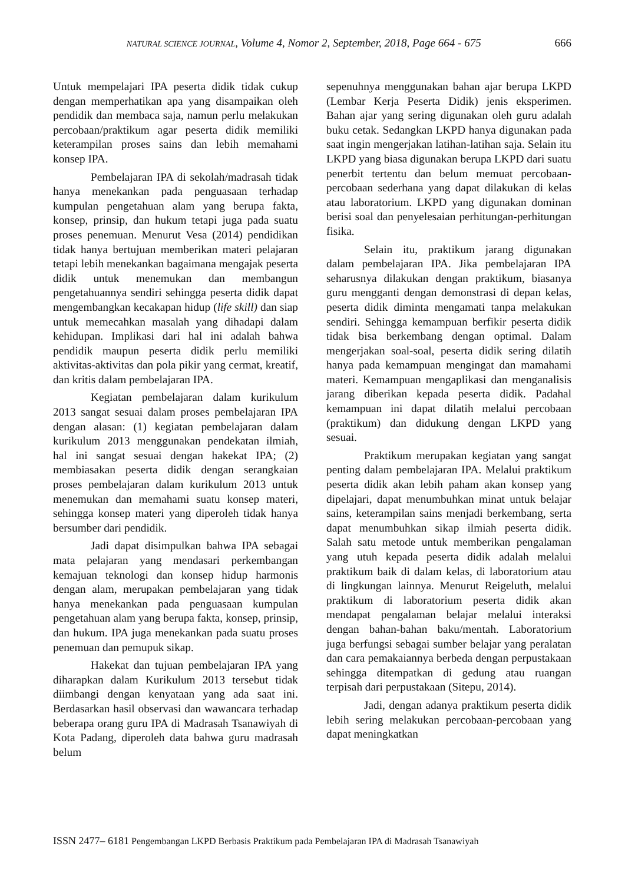NATURAL SCIENCE JOURNAL, Volume 4, Nomor 2, September, 2018, Page 664 - 675
666
Untuk mempelajari IPA peserta didik tidak cukup dengan memperhatikan apa yang disampaikan oleh pendidik dan membaca saja, namun perlu melakukan percobaan/praktikum agar peserta didik memiliki keterampilan proses sains dan lebih memahami konsep IPA.
Pembelajaran IPA di sekolah/madrasah tidak hanya menekankan pada penguasaan terhadap kumpulan pengetahuan alam yang berupa fakta, konsep, prinsip, dan hukum tetapi juga pada suatu proses penemuan. Menurut Vesa (2014) pendidikan tidak hanya bertujuan memberikan materi pelajaran tetapi lebih menekankan bagaimana mengajak peserta didik untuk menemukan dan membangun pengetahuannya sendiri sehingga peserta didik dapat mengembangkan kecakapan hidup (life skill) dan siap untuk memecahkan masalah yang dihadapi dalam kehidupan. Implikasi dari hal ini adalah bahwa pendidik maupun peserta didik perlu memiliki aktivitas-aktivitas dan pola pikir yang cermat, kreatif, dan kritis dalam pembelajaran IPA.
Kegiatan pembelajaran dalam kurikulum 2013 sangat sesuai dalam proses pembelajaran IPA dengan alasan: (1) kegiatan pembelajaran dalam kurikulum 2013 menggunakan pendekatan ilmiah, hal ini sangat sesuai dengan hakekat IPA; (2) membiasakan peserta didik dengan serangkaian proses pembelajaran dalam kurikulum 2013 untuk menemukan dan memahami suatu konsep materi, sehingga konsep materi yang diperoleh tidak hanya bersumber dari pendidik.
Jadi dapat disimpulkan bahwa IPA sebagai mata pelajaran yang mendasari perkembangan kemajuan teknologi dan konsep hidup harmonis dengan alam, merupakan pembelajaran yang tidak hanya menekankan pada penguasaan kumpulan pengetahuan alam yang berupa fakta, konsep, prinsip, dan hukum. IPA juga menekankan pada suatu proses penemuan dan pemupuk sikap.
Hakekat dan tujuan pembelajaran IPA yang diharapkan dalam Kurikulum 2013 tersebut tidak diimbangi dengan kenyataan yang ada saat ini. Berdasarkan hasil observasi dan wawancara terhadap beberapa orang guru IPA di Madrasah Tsanawiyah di Kota Padang, diperoleh data bahwa guru madrasah belum
sepenuhnya menggunakan bahan ajar berupa LKPD (Lembar Kerja Peserta Didik) jenis eksperimen. Bahan ajar yang sering digunakan oleh guru adalah buku cetak. Sedangkan LKPD hanya digunakan pada saat ingin mengerjakan latihan-latihan saja. Selain itu LKPD yang biasa digunakan berupa LKPD dari suatu penerbit tertentu dan belum memuat percobaan-percobaan sederhana yang dapat dilakukan di kelas atau laboratorium. LKPD yang digunakan dominan berisi soal dan penyelesaian perhitungan-perhitungan fisika.
Selain itu, praktikum jarang digunakan dalam pembelajaran IPA. Jika pembelajaran IPA seharusnya dilakukan dengan praktikum, biasanya guru mengganti dengan demonstrasi di depan kelas, peserta didik diminta mengamati tanpa melakukan sendiri. Sehingga kemampuan berfikir peserta didik tidak bisa berkembang dengan optimal. Dalam mengerjakan soal-soal, peserta didik sering dilatih hanya pada kemampuan mengingat dan mamahami materi. Kemampuan mengaplikasi dan menganalisis jarang diberikan kepada peserta didik. Padahal kemampuan ini dapat dilatih melalui percobaan (praktikum) dan didukung dengan LKPD yang sesuai.
Praktikum merupakan kegiatan yang sangat penting dalam pembelajaran IPA. Melalui praktikum peserta didik akan lebih paham akan konsep yang dipelajari, dapat menumbuhkan minat untuk belajar sains, keterampilan sains menjadi berkembang, serta dapat menumbuhkan sikap ilmiah peserta didik. Salah satu metode untuk memberikan pengalaman yang utuh kepada peserta didik adalah melalui praktikum baik di dalam kelas, di laboratorium atau di lingkungan lainnya. Menurut Reigeluth, melalui praktikum di laboratorium peserta didik akan mendapat pengalaman belajar melalui interaksi dengan bahan-bahan baku/mentah. Laboratorium juga berfungsi sebagai sumber belajar yang peralatan dan cara pemakaiannya berbeda dengan perpustakaan sehingga ditempatkan di gedung atau ruangan terpisah dari perpustakaan (Sitepu, 2014).
Jadi, dengan adanya praktikum peserta didik lebih sering melakukan percobaan-percobaan yang dapat meningkatkan
ISSN 2477– 6181 Pengembangan LKPD Berbasis Praktikum pada Pembelajaran IPA di Madrasah Tsanawiyah